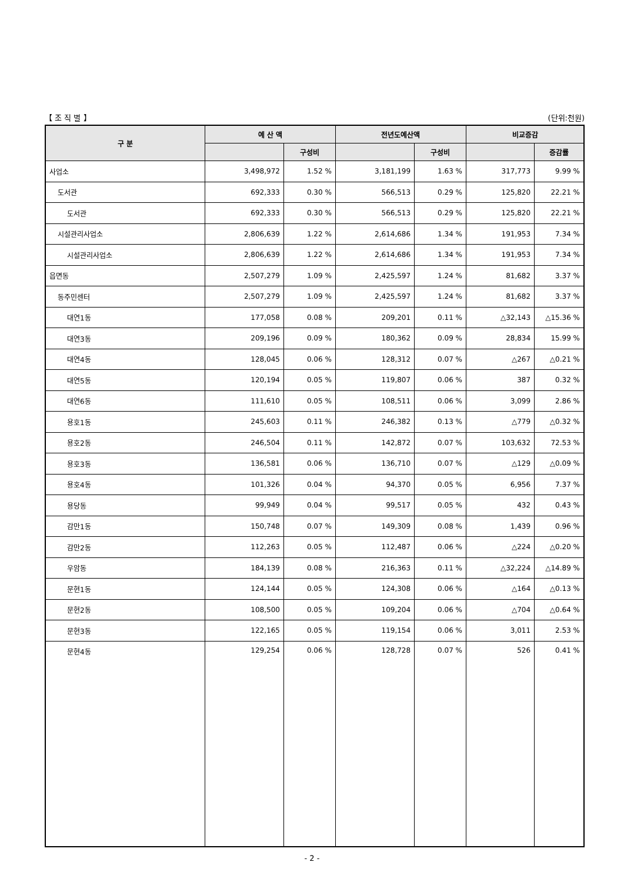【 조 직 별 】 (단위:천원)
| 구 분 | 예 산 액 | | 전년도예산액 | | 비교증감 | |
| --- | --- | --- | --- | --- | --- | --- |
| | | 구성비 | | 구성비 | | 증감률 |
| 사업소 | 3,498,972 | 1.52 % | 3,181,199 | 1.63 % | 317,773 | 9.99 % |
| 도서관 | 692,333 | 0.30 % | 566,513 | 0.29 % | 125,820 | 22.21 % |
| 도서관 | 692,333 | 0.30 % | 566,513 | 0.29 % | 125,820 | 22.21 % |
| 시설관리사업소 | 2,806,639 | 1.22 % | 2,614,686 | 1.34 % | 191,953 | 7.34 % |
| 시설관리사업소 | 2,806,639 | 1.22 % | 2,614,686 | 1.34 % | 191,953 | 7.34 % |
| 읍면동 | 2,507,279 | 1.09 % | 2,425,597 | 1.24 % | 81,682 | 3.37 % |
| 동주민센터 | 2,507,279 | 1.09 % | 2,425,597 | 1.24 % | 81,682 | 3.37 % |
| 대연1동 | 177,058 | 0.08 % | 209,201 | 0.11 % | △32,143 | △15.36 % |
| 대연3동 | 209,196 | 0.09 % | 180,362 | 0.09 % | 28,834 | 15.99 % |
| 대연4동 | 128,045 | 0.06 % | 128,312 | 0.07 % | △267 | △0.21 % |
| 대연5동 | 120,194 | 0.05 % | 119,807 | 0.06 % | 387 | 0.32 % |
| 대연6동 | 111,610 | 0.05 % | 108,511 | 0.06 % | 3,099 | 2.86 % |
| 용호1동 | 245,603 | 0.11 % | 246,382 | 0.13 % | △779 | △0.32 % |
| 용호2동 | 246,504 | 0.11 % | 142,872 | 0.07 % | 103,632 | 72.53 % |
| 용호3동 | 136,581 | 0.06 % | 136,710 | 0.07 % | △129 | △0.09 % |
| 용호4동 | 101,326 | 0.04 % | 94,370 | 0.05 % | 6,956 | 7.37 % |
| 용당동 | 99,949 | 0.04 % | 99,517 | 0.05 % | 432 | 0.43 % |
| 감만1동 | 150,748 | 0.07 % | 149,309 | 0.08 % | 1,439 | 0.96 % |
| 감만2동 | 112,263 | 0.05 % | 112,487 | 0.06 % | △224 | △0.20 % |
| 우암동 | 184,139 | 0.08 % | 216,363 | 0.11 % | △32,224 | △14.89 % |
| 문현1동 | 124,144 | 0.05 % | 124,308 | 0.06 % | △164 | △0.13 % |
| 문현2동 | 108,500 | 0.05 % | 109,204 | 0.06 % | △704 | △0.64 % |
| 문현3동 | 122,165 | 0.05 % | 119,154 | 0.06 % | 3,011 | 2.53 % |
| 문현4동 | 129,254 | 0.06 % | 128,728 | 0.07 % | 526 | 0.41 % |
- 2 -